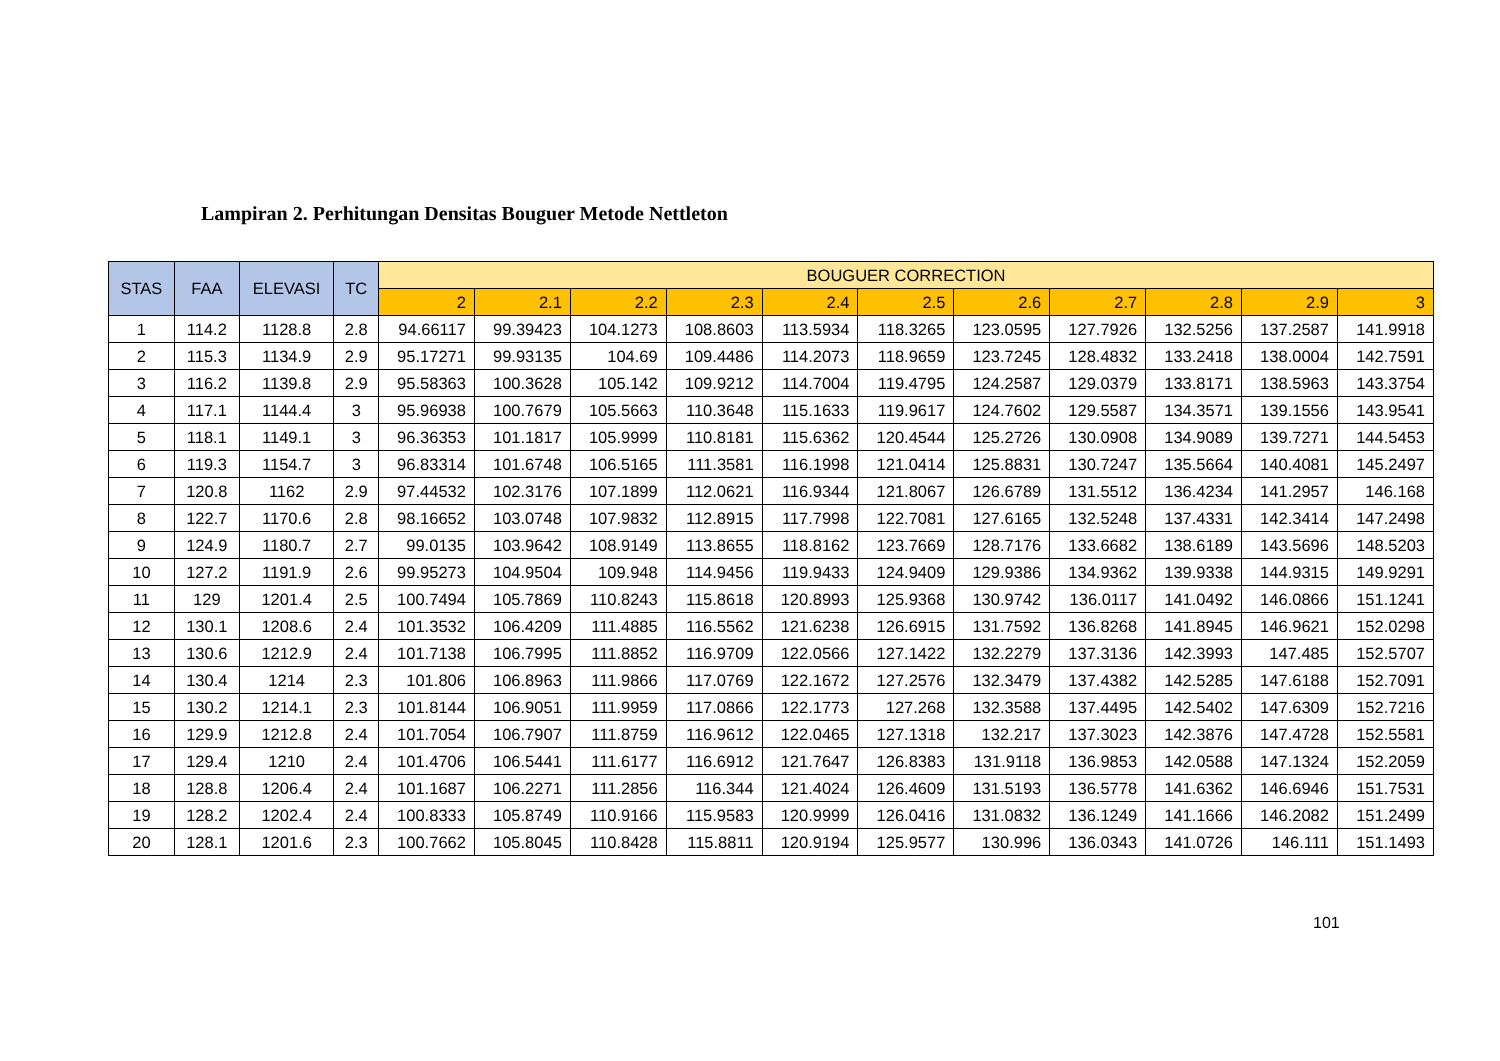Lampiran 2. Perhitungan Densitas Bouguer Metode Nettleton
| STAS | FAA | ELEVASI | TC | BOUGUER CORRECTION | | | | | | | | | | |
| --- | --- | --- | --- | --- | --- | --- | --- | --- | --- | --- | --- | --- | --- | --- |
| | | | | 2 | 2.1 | 2.2 | 2.3 | 2.4 | 2.5 | 2.6 | 2.7 | 2.8 | 2.9 | 3 |
| 1 | 114.2 | 1128.8 | 2.8 | 94.66117 | 99.39423 | 104.1273 | 108.8603 | 113.5934 | 118.3265 | 123.0595 | 127.7926 | 132.5256 | 137.2587 | 141.9918 |
| 2 | 115.3 | 1134.9 | 2.9 | 95.17271 | 99.93135 | 104.69 | 109.4486 | 114.2073 | 118.9659 | 123.7245 | 128.4832 | 133.2418 | 138.0004 | 142.7591 |
| 3 | 116.2 | 1139.8 | 2.9 | 95.58363 | 100.3628 | 105.142 | 109.9212 | 114.7004 | 119.4795 | 124.2587 | 129.0379 | 133.8171 | 138.5963 | 143.3754 |
| 4 | 117.1 | 1144.4 | 3 | 95.96938 | 100.7679 | 105.5663 | 110.3648 | 115.1633 | 119.9617 | 124.7602 | 129.5587 | 134.3571 | 139.1556 | 143.9541 |
| 5 | 118.1 | 1149.1 | 3 | 96.36353 | 101.1817 | 105.9999 | 110.8181 | 115.6362 | 120.4544 | 125.2726 | 130.0908 | 134.9089 | 139.7271 | 144.5453 |
| 6 | 119.3 | 1154.7 | 3 | 96.83314 | 101.6748 | 106.5165 | 111.3581 | 116.1998 | 121.0414 | 125.8831 | 130.7247 | 135.5664 | 140.4081 | 145.2497 |
| 7 | 120.8 | 1162 | 2.9 | 97.44532 | 102.3176 | 107.1899 | 112.0621 | 116.9344 | 121.8067 | 126.6789 | 131.5512 | 136.4234 | 141.2957 | 146.168 |
| 8 | 122.7 | 1170.6 | 2.8 | 98.16652 | 103.0748 | 107.9832 | 112.8915 | 117.7998 | 122.7081 | 127.6165 | 132.5248 | 137.4331 | 142.3414 | 147.2498 |
| 9 | 124.9 | 1180.7 | 2.7 | 99.0135 | 103.9642 | 108.9149 | 113.8655 | 118.8162 | 123.7669 | 128.7176 | 133.6682 | 138.6189 | 143.5696 | 148.5203 |
| 10 | 127.2 | 1191.9 | 2.6 | 99.95273 | 104.9504 | 109.948 | 114.9456 | 119.9433 | 124.9409 | 129.9386 | 134.9362 | 139.9338 | 144.9315 | 149.9291 |
| 11 | 129 | 1201.4 | 2.5 | 100.7494 | 105.7869 | 110.8243 | 115.8618 | 120.8993 | 125.9368 | 130.9742 | 136.0117 | 141.0492 | 146.0866 | 151.1241 |
| 12 | 130.1 | 1208.6 | 2.4 | 101.3532 | 106.4209 | 111.4885 | 116.5562 | 121.6238 | 126.6915 | 131.7592 | 136.8268 | 141.8945 | 146.9621 | 152.0298 |
| 13 | 130.6 | 1212.9 | 2.4 | 101.7138 | 106.7995 | 111.8852 | 116.9709 | 122.0566 | 127.1422 | 132.2279 | 137.3136 | 142.3993 | 147.485 | 152.5707 |
| 14 | 130.4 | 1214 | 2.3 | 101.806 | 106.8963 | 111.9866 | 117.0769 | 122.1672 | 127.2576 | 132.3479 | 137.4382 | 142.5285 | 147.6188 | 152.7091 |
| 15 | 130.2 | 1214.1 | 2.3 | 101.8144 | 106.9051 | 111.9959 | 117.0866 | 122.1773 | 127.268 | 132.3588 | 137.4495 | 142.5402 | 147.6309 | 152.7216 |
| 16 | 129.9 | 1212.8 | 2.4 | 101.7054 | 106.7907 | 111.8759 | 116.9612 | 122.0465 | 127.1318 | 132.217 | 137.3023 | 142.3876 | 147.4728 | 152.5581 |
| 17 | 129.4 | 1210 | 2.4 | 101.4706 | 106.5441 | 111.6177 | 116.6912 | 121.7647 | 126.8383 | 131.9118 | 136.9853 | 142.0588 | 147.1324 | 152.2059 |
| 18 | 128.8 | 1206.4 | 2.4 | 101.1687 | 106.2271 | 111.2856 | 116.344 | 121.4024 | 126.4609 | 131.5193 | 136.5778 | 141.6362 | 146.6946 | 151.7531 |
| 19 | 128.2 | 1202.4 | 2.4 | 100.8333 | 105.8749 | 110.9166 | 115.9583 | 120.9999 | 126.0416 | 131.0832 | 136.1249 | 141.1666 | 146.2082 | 151.2499 |
| 20 | 128.1 | 1201.6 | 2.3 | 100.7662 | 105.8045 | 110.8428 | 115.8811 | 120.9194 | 125.9577 | 130.996 | 136.0343 | 141.0726 | 146.111 | 151.1493 |
101